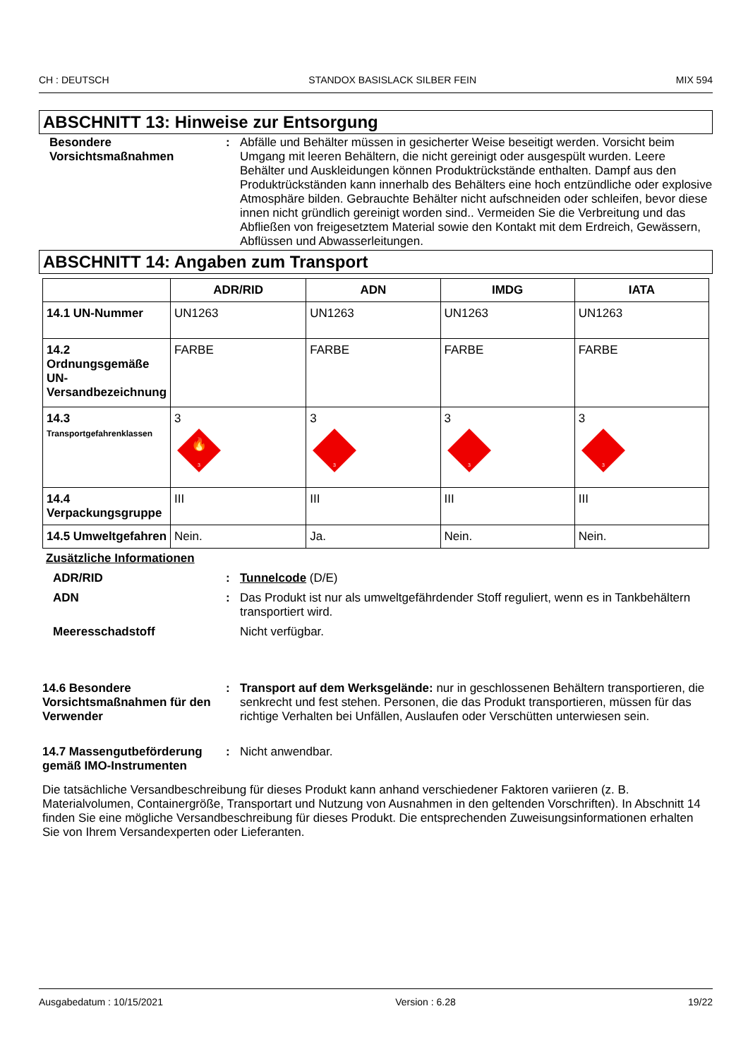CH : DEUTSCH STANDOX BASISLACK SILBER FEIN MIX 594
ABSCHNITT 13: Hinweise zur Entsorgung
Besondere Vorsichtsmaßnahmen
: Abfälle und Behälter müssen in gesicherter Weise beseitigt werden. Vorsicht beim Umgang mit leeren Behältern, die nicht gereinigt oder ausgespült wurden. Leere Behälter und Auskleidungen können Produktrückstände enthalten. Dampf aus den Produktrückständen kann innerhalb des Behälters eine hoch entzündliche oder explosive Atmosphäre bilden. Gebrauchte Behälter nicht aufschneiden oder schleifen, bevor diese innen nicht gründlich gereinigt worden sind.. Vermeiden Sie die Verbreitung und das Abfließen von freigesetztem Material sowie den Kontakt mit dem Erdreich, Gewässern, Abflüssen und Abwasserleitungen.
ABSCHNITT 14: Angaben zum Transport
| | ADR/RID | ADN | IMDG | IATA |
| --- | --- | --- | --- | --- |
| 14.1 UN-Nummer | UN1263 | UN1263 | UN1263 | UN1263 |
| 14.2 Ordnungsgemäße UN-Versandbezeichnung | FARBE | FARBE | FARBE | FARBE |
| 14.3 Transportgefahrenklassen | 3 🔥 3 | 3 3 | 3 3 | 3 3 |
| 14.4 Verpackungsgruppe | III | III | III | III |
| 14.5 Umweltgefahren | Nein. | Ja. | Nein. | Nein. |
Zusätzliche Informationen
ADR/RID : Tunnelcode (D/E)
ADN : Das Produkt ist nur als umweltgefährdender Stoff reguliert, wenn es in Tankbehältern transportiert wird.
Meeresschadstoff Nicht verfügbar.
14.6 Besondere Vorsichtsmaßnahmen für den Verwender
: Transport auf dem Werksgelände: nur in geschlossenen Behältern transportieren, die senkrecht und fest stehen. Personen, die das Produkt transportieren, müssen für das richtige Verhalten bei Unfällen, Auslaufen oder Verschütten unterwiesen sein.
14.7 Massengutbeförderung gemäß IMO-Instrumenten
: Nicht anwendbar.
Die tatsächliche Versandbeschreibung für dieses Produkt kann anhand verschiedener Faktoren variieren (z. B. Materialvolumen, Containergröße, Transportart und Nutzung von Ausnahmen in den geltenden Vorschriften). In Abschnitt 14 finden Sie eine mögliche Versandbeschreibung für dieses Produkt. Die entsprechenden Zuweisungsinformationen erhalten Sie von Ihrem Versandexperten oder Lieferanten.
Ausgabedatum : 10/15/2021 Version : 6.28 19/22